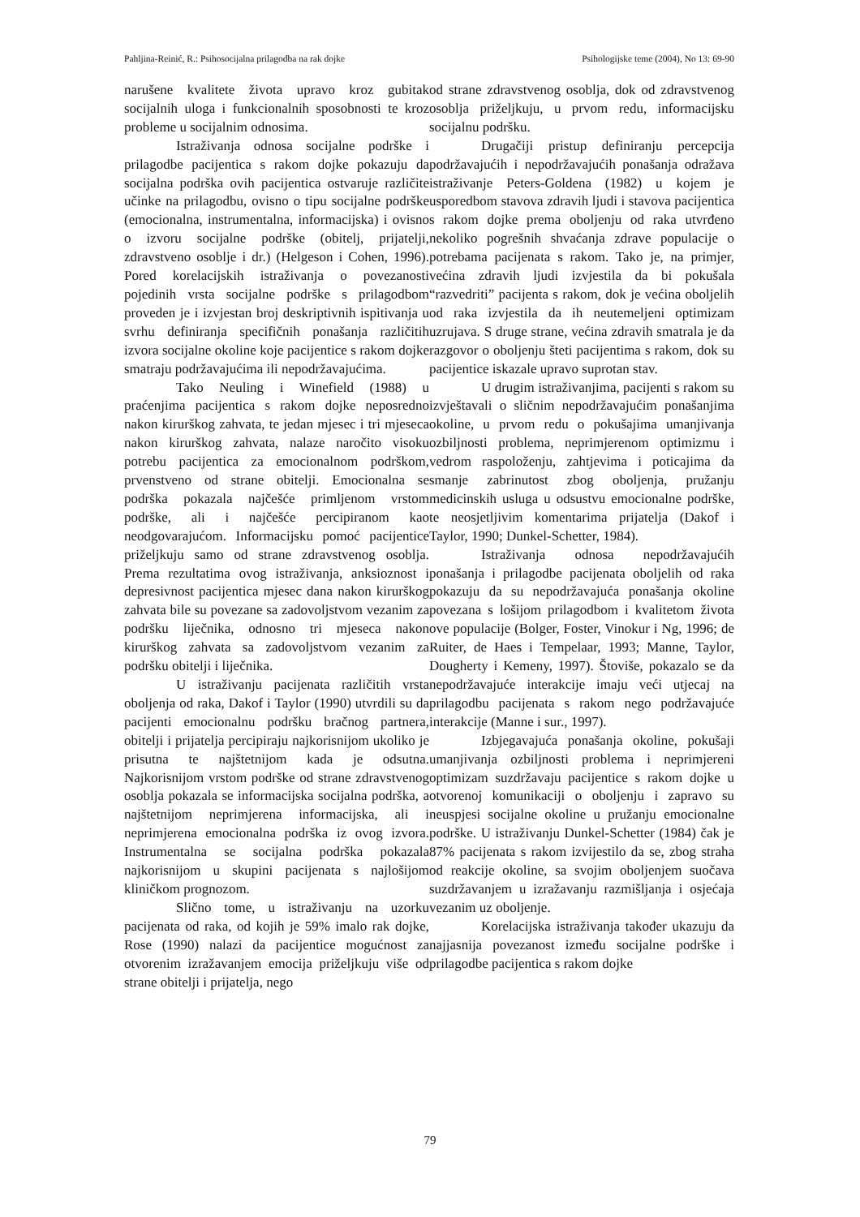Pahljina-Reinić, R.: Psihosocijalna prilagodba na rak dojke Psihologijske teme (2004), No 13: 69-90
narušene kvalitete života upravo kroz gubitak socijalnih uloga i funkcionalnih sposobnosti te kroz probleme u socijalnim odnosima.
Istraživanja odnosa socijalne podrške i prilagodbe pacijentica s rakom dojke pokazuju da socijalna podrška ovih pacijentica ostvaruje različite učinke na prilagodbu, ovisno o tipu socijalne podrške (emocionalna, instrumentalna, informacijska) i ovisno o izvoru socijalne podrške (obitelj, prijatelji, zdravstveno osoblje i dr.) (Helgeson i Cohen, 1996). Pored korelacijskih istraživanja o povezanosti pojedinih vrsta socijalne podrške s prilagodbom proveden je i izvjestan broj deskriptivnih ispitivanja u svrhu definiranja specifičnih ponašanja različitih izvora socijalne okoline koje pacijentice s rakom dojke smatraju podržavajućima ili nepodržavajućima.
Tako Neuling i Winefield (1988) u praćenjima pacijentica s rakom dojke neposredno nakon kirurškog zahvata, te jedan mjesec i tri mjeseca nakon kirurškog zahvata, nalaze naročito visoku potrebu pacijentica za emocionalnom podrškom, prvenstveno od strane obitelji. Emocionalna se podrška pokazala najčešće primljenom vrstom podrške, ali i najčešće percipiranom kao neodgovarajućom. Informacijsku pomoć pacijentice priželjkuju samo od strane zdravstvenog osoblja. Prema rezultatima ovog istraživanja, anksioznost i depresivnost pacijentica mjesec dana nakon kirurškog zahvata bile su povezane sa zadovoljstvom vezanim za podršku liječnika, odnosno tri mjeseca nakon kirurškog zahvata sa zadovoljstvom vezanim za podršku obitelji i liječnika.
U istraživanju pacijenata različitih vrsta oboljenja od raka, Dakof i Taylor (1990) utvrdili su da pacijenti emocionalnu podršku bračnog partnera, obitelji i prijatelja percipiraju najkorisnijom ukoliko je prisutna te najštetnijom kada je odsutna. Najkorisnijom vrstom podrške od strane zdravstvenog osoblja pokazala se informacijska socijalna podrška, a najštetnijom neprimjerena informacijska, ali i neprimjerena emocionalna podrška iz ovog izvora. Instrumentalna se socijalna podrška pokazala najkorisnijom u skupini pacijenata s najlošijom kliničkom prognozom.
Slično tome, u istraživanju na uzorku pacijenata od raka, od kojih je 59% imalo rak dojke, Rose (1990) nalazi da pacijentice mogućnost za otvorenim izražavanjem emocija priželjkuju više od strane obitelji i prijatelja, nego
od strane zdravstvenog osoblja, dok od zdravstvenog osoblja priželjkuju, u prvom redu, informacijsku socijalnu podršku.
Drugačiji pristup definiranju percepcija podržavajućih i nepodržavajućih ponašanja odražava istraživanje Peters-Goldena (1982) u kojem je usporedbom stavova zdravih ljudi i stavova pacijentica s rakom dojke prema oboljenju od raka utvrđeno nekoliko pogrešnih shvaćanja zdrave populacije o potrebama pacijenata s rakom. Tako je, na primjer, većina zdravih ljudi izvjestila da bi pokušala “razvedriti” pacijenta s rakom, dok je većina oboljelih od raka izvjestila da ih neutemeljeni optimizam uzrujava. S druge strane, većina zdravih smatrala je da razgovor o oboljenju šteti pacijentima s rakom, dok su pacijentice iskazale upravo suprotan stav.
U drugim istraživanjima, pacijenti s rakom su izvještavali o sličnim nepodržavajućim ponašanjima okoline, u prvom redu o pokušajima umanjivanja ozbiljnosti problema, neprimjerenom optimizmu i vedrom raspoloženju, zahtjevima i poticajima da smanje zabrinutost zbog oboljenja, pružanju medicinskih usluga u odsustvu emocionalne podrške, te neosjetljivim komentarima prijatelja (Dakof i Taylor, 1990; Dunkel-Schetter, 1984).
Istraživanja odnosa nepodržavajućih ponašanja i prilagodbe pacijenata oboljelih od raka pokazuju da su nepodržavajuća ponašanja okoline povezana s lošijom prilagodbom i kvalitetom života ove populacije (Bolger, Foster, Vinokur i Ng, 1996; de Ruiter, de Haes i Tempelaar, 1993; Manne, Taylor, Dougherty i Kemeny, 1997). Štoviše, pokazalo se da nepodržavajuće interakcije imaju veći utjecaj na prilagodbu pacijenata s rakom nego podržavajuće interakcije (Manne i sur., 1997).
Izbjegavajuća ponašanja okoline, pokušaji umanjivanja ozbiljnosti problema i neprimjereni optimizam suzdržavaju pacijentice s rakom dojke u otvorenoj komunikaciji o oboljenju i zapravo su neuspjesi socijalne okoline u pružanju emocionalne podrške. U istraživanju Dunkel-Schetter (1984) čak je 87% pacijenata s rakom izvijestilo da se, zbog straha od reakcije okoline, sa svojim oboljenjem suočava suzdržavanjem u izražavanju razmišljanja i osjećaja vezanim uz oboljenje.
Korelacijska istraživanja također ukazuju da najjasnija povezanost između socijalne podrške i prilagodbe pacijentica s rakom dojke
79